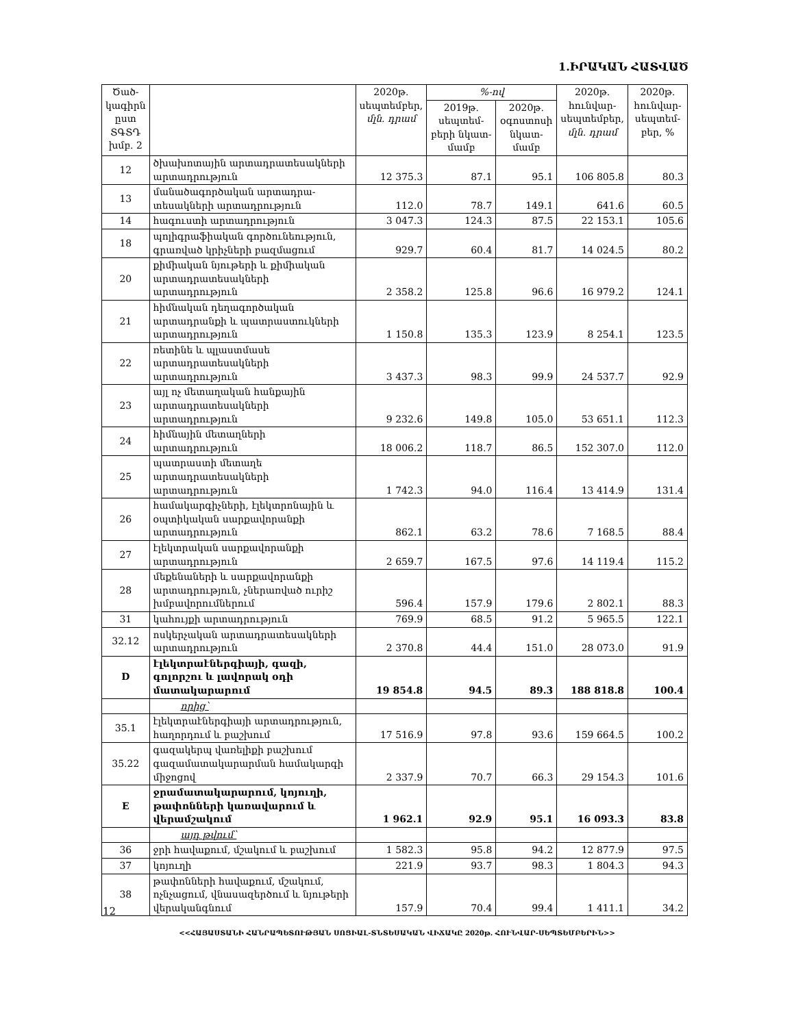1.ԻՐԱԿԱՆ ՀԱՏՎԱԾ
| Ծած-կագիրն ըստ ՏԳՏԴ խմբ. 2 | | 2020թ. սեպտեմբեր, մլն. դրամ | %-ով | | 2020թ. հունվար-սեպտեմբեր, մլն. դրամ | 2020թ. հունվար-սեպտեմ-բեր, % |
| --- | --- | --- | --- | --- | --- | --- |
| | | | 2019թ. սեպտեմ-բերի նկատ-մամբ | 2020թ. օգոստոսի նկատ-մամբ | | |
| 12 | ծխախոտային արտադրատեսակների արտադրություն | 12 375.3 | 87.1 | 95.1 | 106 805.8 | 80.3 |
| 13 | մանածագործական արտադրա-տեսակների արտադրություն | 112.0 | 78.7 | 149.1 | 641.6 | 60.5 |
| 14 | հագուստի արտադրություն | 3 047.3 | 124.3 | 87.5 | 22 153.1 | 105.6 |
| 18 | պոլիգրաֆիական գործունեություն, գրառված կրիչների բազմացում | 929.7 | 60.4 | 81.7 | 14 024.5 | 80.2 |
| 20 | քիմիական նյութերի և քիմիական արտադրատեսակների արտադրություն | 2 358.2 | 125.8 | 96.6 | 16 979.2 | 124.1 |
| 21 | հիմնական դեղագործական արտադրանքի և պատրաստուկների արտադրություն | 1 150.8 | 135.3 | 123.9 | 8 254.1 | 123.5 |
| 22 | ռետինե և պլաստմասե արտադրատեսակների արտադրություն | 3 437.3 | 98.3 | 99.9 | 24 537.7 | 92.9 |
| 23 | այլ ոչ մետաղական հանքային արտադրատեսակների արտադրություն | 9 232.6 | 149.8 | 105.0 | 53 651.1 | 112.3 |
| 24 | հիմնային մետաղների արտադրություն | 18 006.2 | 118.7 | 86.5 | 152 307.0 | 112.0 |
| 25 | պատրաստի մետաղե արտադրատեսակների արտադրություն | 1 742.3 | 94.0 | 116.4 | 13 414.9 | 131.4 |
| 26 | համակարգիչների, էլեկտրոնային և օպտիկական սարքավորանքի արտադրություն | 862.1 | 63.2 | 78.6 | 7 168.5 | 88.4 |
| 27 | էլեկտրական սարքավորանքի արտադրություն | 2 659.7 | 167.5 | 97.6 | 14 119.4 | 115.2 |
| 28 | մեքենաների և սարքավորանքի արտադրություն, չներառված ուրիշ խմբավորումներում | 596.4 | 157.9 | 179.6 | 2 802.1 | 88.3 |
| 31 | կահույքի արտադրություն | 769.9 | 68.5 | 91.2 | 5 965.5 | 122.1 |
| 32.12 | ոսկերչական արտադրատեսակների արտադրություն | 2 370.8 | 44.4 | 151.0 | 28 073.0 | 91.9 |
| D | էլեկտրաէներգիայի, գազի, գոլորշու և լավորակ օդի մատակարարում | 19 854.8 | 94.5 | 89.3 | 188 818.8 | 100.4 |
| | որից՝ | | | | | |
| 35.1 | էլեկտրաէներգիայի արտադրություն, հաղորդում և բաշխում | 17 516.9 | 97.8 | 93.6 | 159 664.5 | 100.2 |
| 35.22 | գազակերպ վառելիքի բաշխում գազամատակարարման համակարգի միջոցով | 2 337.9 | 70.7 | 66.3 | 29 154.3 | 101.6 |
| E | ջրամատակարարում, կոյուղի, թափոնների կառավարում և վերամշակում | 1 962.1 | 92.9 | 95.1 | 16 093.3 | 83.8 |
| | այդ թվում՝ | | | | | |
| 36 | ջրի հավաքում, մշակում և բաշխում | 1 582.3 | 95.8 | 94.2 | 12 877.9 | 97.5 |
| 37 | կոյուղի | 221.9 | 93.7 | 98.3 | 1 804.3 | 94.3 |
| 38 | թափոնների հավաքում, մշակում, ոչնչացում, վնասազերծում և նյութերի վերականգնում | 157.9 | 70.4 | 99.4 | 1 411.1 | 34.2 |
12
<<ՀԱՅԱՍՏԱՆԻ ՀԱՆՐԱՊԵՏՈՒԹՅԱՆ ՍՈՑԻԱԼ-ՏՆՏԵՍԱԿԱՆ ՎԻՃԱԿԸ 2020թ. ՀՈՒՆՎԱՐ-ՍԵՊՏԵՄԲԵՐԻՆ>>